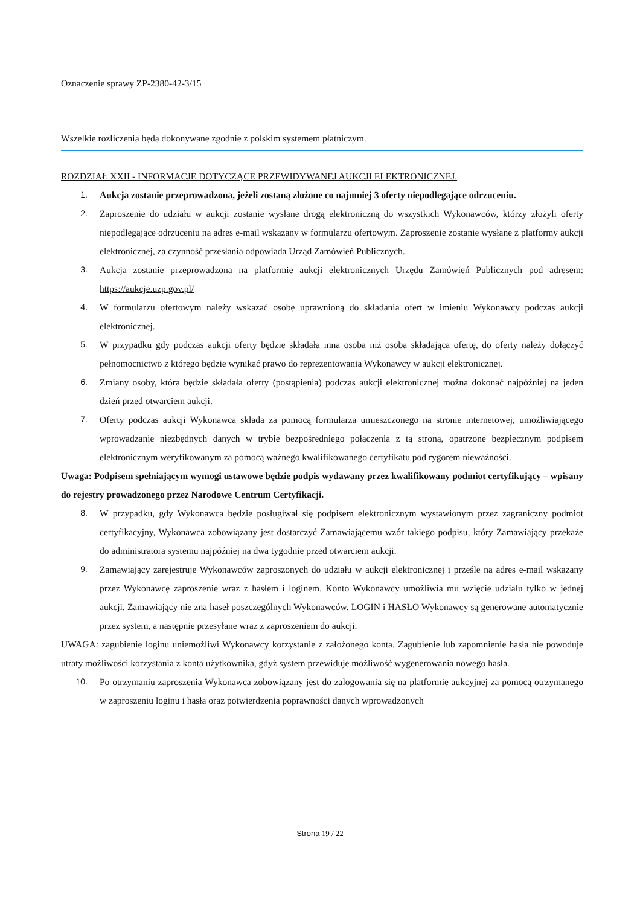Oznaczenie sprawy ZP-2380-42-3/15
Wszelkie rozliczenia będą dokonywane zgodnie z polskim systemem płatniczym.
ROZDZIAŁ XXII - INFORMACJE DOTYCZĄCE PRZEWIDYWANEJ AUKCJI ELEKTRONICZNEJ.
1. Aukcja zostanie przeprowadzona, jeżeli zostaną złożone co najmniej 3 oferty niepodlegające odrzuceniu.
2. Zaproszenie do udziału w aukcji zostanie wysłane drogą elektroniczną do wszystkich Wykonawców, którzy złożyli oferty niepodlegające odrzuceniu na adres e-mail wskazany w formularzu ofertowym. Zaproszenie zostanie wysłane z platformy aukcji elektronicznej, za czynność przesłania odpowiada Urząd Zamówień Publicznych.
3. Aukcja zostanie przeprowadzona na platformie aukcji elektronicznych Urzędu Zamówień Publicznych pod adresem: https://aukcje.uzp.gov.pl/
4. W formularzu ofertowym należy wskazać osobę uprawnioną do składania ofert w imieniu Wykonawcy podczas aukcji elektronicznej.
5. W przypadku gdy podczas aukcji oferty będzie składała inna osoba niż osoba składająca ofertę, do oferty należy dołączyć pełnomocnictwo z którego będzie wynikać prawo do reprezentowania Wykonawcy w aukcji elektronicznej.
6. Zmiany osoby, która będzie składała oferty (postąpienia) podczas aukcji elektronicznej można dokonać najpóźniej na jeden dzień przed otwarciem aukcji.
7. Oferty podczas aukcji Wykonawca składa za pomocą formularza umieszczonego na stronie internetowej, umożliwiającego wprowadzanie niezbędnych danych w trybie bezpośredniego połączenia z tą stroną, opatrzone bezpiecznym podpisem elektronicznym weryfikowanym za pomocą ważnego kwalifikowanego certyfikatu pod rygorem nieważności.
Uwaga: Podpisem spełniającym wymogi ustawowe będzie podpis wydawany przez kwalifikowany podmiot certyfikujący – wpisany do rejestry prowadzonego przez Narodowe Centrum Certyfikacji.
8. W przypadku, gdy Wykonawca będzie posługiwał się podpisem elektronicznym wystawionym przez zagraniczny podmiot certyfikacyjny, Wykonawca zobowiązany jest dostarczyć Zamawiającemu wzór takiego podpisu, który Zamawiający przekaże do administratora systemu najpóźniej na dwa tygodnie przed otwarciem aukcji.
9. Zamawiający zarejestruje Wykonawców zaproszonych do udziału w aukcji elektronicznej i prześle na adres e-mail wskazany przez Wykonawcę zaproszenie wraz z hasłem i loginem. Konto Wykonawcy umożliwia mu wzięcie udziału tylko w jednej aukcji. Zamawiający nie zna haseł poszczególnych Wykonawców. LOGIN i HASŁO Wykonawcy są generowane automatycznie przez system, a następnie przesyłane wraz z zaproszeniem do aukcji.
UWAGA: zagubienie loginu uniemożliwi Wykonawcy korzystanie z założonego konta. Zagubienie lub zapomnienie hasła nie powoduje utraty możliwości korzystania z konta użytkownika, gdyż system przewiduje możliwość wygenerowania nowego hasła.
10. Po otrzymaniu zaproszenia Wykonawca zobowiązany jest do zalogowania się na platformie aukcyjnej za pomocą otrzymanego w zaproszeniu loginu i hasła oraz potwierdzenia poprawności danych wprowadzonych
Strona 19 / 22